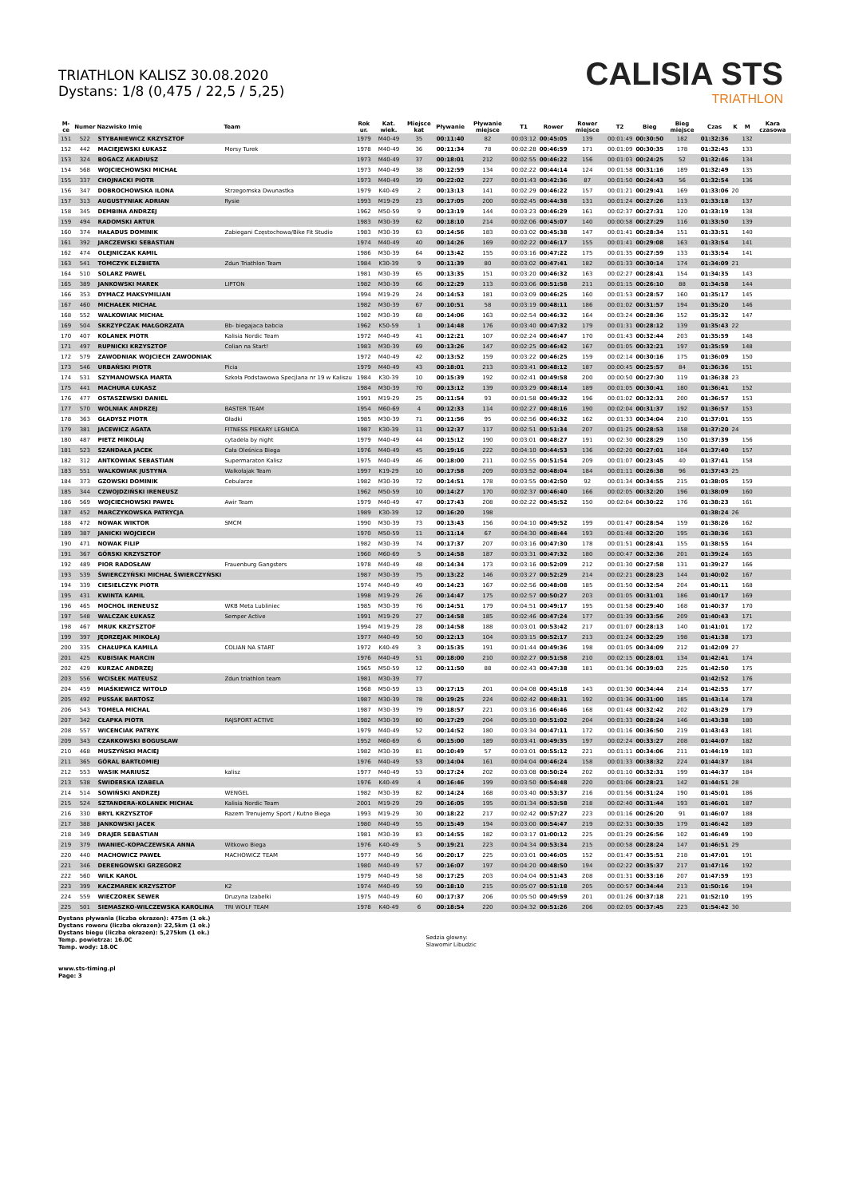TRIATHLON KALISZ 30.08.2020
Dystans: 1/8 (0,475 / 22,5 / 5,25)
CALISIA STS
TRIATHLON
| M-ce | Numer | Nazwisko Imię | Team | Rok ur. | Kat. wiek. | Miejsce kat | Pływanie | Pływanie miejsce | T1 | Rower | Rower miejsce | T2 | Bieg | Bieg miejsce | Czas | K | M | Kara czasowa |
| --- | --- | --- | --- | --- | --- | --- | --- | --- | --- | --- | --- | --- | --- | --- | --- | --- | --- | --- |
| 151 | 522 | STYBANIEWICZ KRZYSZTOF | | 1979 | M40-49 | 35 | 00:11:40 | 82 | 00:03:12 | 00:45:05 | 139 | 00:01:49 | 00:30:50 | 182 | 01:32:36 | | 132 | |
| 152 | 442 | MACIEJEWSKI ŁUKASZ | Morsy Turek | 1978 | M40-49 | 36 | 00:11:34 | 78 | 00:02:28 | 00:46:59 | 171 | 00:01:09 | 00:30:35 | 178 | 01:32:45 | | 133 | |
| 153 | 324 | BOGACZ AKADIUSZ | | 1973 | M40-49 | 37 | 00:18:01 | 212 | 00:02:55 | 00:46:22 | 156 | 00:01:03 | 00:24:25 | 52 | 01:32:46 | | 134 | |
| 154 | 568 | WOJCIECHOWSKI MICHAŁ | | 1973 | M40-49 | 38 | 00:12:59 | 134 | 00:02:22 | 00:44:14 | 124 | 00:01:58 | 00:31:16 | 189 | 01:32:49 | | 135 | |
| 155 | 337 | CHOJNACKI PIOTR | | 1973 | M40-49 | 39 | 00:22:02 | 227 | 00:01:43 | 00:42:36 | 87 | 00:01:50 | 00:24:43 | 56 | 01:32:54 | | 136 | |
| 156 | 347 | DOBROCHOWSKA ILONA | Strzegomska Dwunastka | 1979 | K40-49 | 2 | 00:13:13 | 141 | 00:02:29 | 00:46:22 | 157 | 00:01:21 | 00:29:41 | 169 | 01:33:06 | 20 | | |
| 157 | 313 | AUGUSTYNIAK ADRIAN | Rysie | 1993 | M19-29 | 23 | 00:17:05 | 200 | 00:02:45 | 00:44:38 | 131 | 00:01:24 | 00:27:26 | 113 | 01:33:18 | | 137 | |
| 158 | 345 | DEMBINA ANDRZEJ | | 1962 | M50-59 | 9 | 00:13:19 | 144 | 00:03:23 | 00:46:29 | 161 | 00:02:37 | 00:27:31 | 120 | 01:33:19 | | 138 | |
| 159 | 494 | RADOMSKI ARTUR | | 1983 | M30-39 | 62 | 00:18:10 | 214 | 00:02:06 | 00:45:07 | 140 | 00:00:58 | 00:27:29 | 116 | 01:33:50 | | 139 | |
| 160 | 374 | HAŁADUS DOMINIK | Zabiegani Częstochowa/Bike Fit Studio | 1983 | M30-39 | 63 | 00:14:56 | 183 | 00:03:02 | 00:45:38 | 147 | 00:01:41 | 00:28:34 | 151 | 01:33:51 | | 140 | |
| 161 | 392 | JARCZEWSKI SEBASTIAN | | 1974 | M40-49 | 40 | 00:14:26 | 169 | 00:02:22 | 00:46:17 | 155 | 00:01:41 | 00:29:08 | 163 | 01:33:54 | | 141 | |
| 162 | 474 | OLEJNICZAK KAMIL | | 1986 | M30-39 | 64 | 00:13:42 | 155 | 00:03:16 | 00:47:22 | 175 | 00:01:35 | 00:27:59 | 133 | 01:33:54 | | 141 | |
| 163 | 541 | TOMCZYK ELŻBIETA | Zdun Triathlon Team | 1984 | K30-39 | 9 | 00:11:39 | 80 | 00:03:02 | 00:47:41 | 182 | 00:01:33 | 00:30:14 | 174 | 01:34:09 | 21 | | |
| 164 | 510 | SOLARZ PAWEL | | 1981 | M30-39 | 65 | 00:13:35 | 151 | 00:03:20 | 00:46:32 | 163 | 00:02:27 | 00:28:41 | 154 | 01:34:35 | | 143 | |
| 165 | 389 | JANKOWSKI MAREK | LIPTON | 1982 | M30-39 | 66 | 00:12:29 | 113 | 00:03:06 | 00:51:58 | 211 | 00:01:15 | 00:26:10 | 88 | 01:34:58 | | 144 | |
| 166 | 353 | DYMACZ MAKSYMILIAN | | 1994 | M19-29 | 24 | 00:14:53 | 181 | 00:03:09 | 00:46:25 | 160 | 00:01:53 | 00:28:57 | 160 | 01:35:17 | | 145 | |
| 167 | 460 | MICHAŁEK MICHAŁ | | 1982 | M30-39 | 67 | 00:10:51 | 58 | 00:03:19 | 00:48:11 | 186 | 00:01:02 | 00:31:57 | 194 | 01:35:20 | | 146 | |
| 168 | 552 | WALKOWIAK MICHAŁ | | 1982 | M30-39 | 68 | 00:14:06 | 163 | 00:02:54 | 00:46:32 | 164 | 00:03:24 | 00:28:36 | 152 | 01:35:32 | | 147 | |
| 169 | 504 | SKRZYPCZAK MAŁGORZATA | Bb- biegajaca babcia | 1962 | K50-59 | 1 | 00:14:48 | 176 | 00:03:40 | 00:47:32 | 179 | 00:01:31 | 00:28:12 | 139 | 01:35:43 | 22 | | |
| 170 | 407 | KOLANEK PIOTR | Kalisia Nordic Team | 1972 | M40-49 | 41 | 00:12:21 | 107 | 00:02:24 | 00:46:47 | 170 | 00:01:43 | 00:32:44 | 203 | 01:35:59 | | 148 | |
| 171 | 497 | RUPNICKI KRZYSZTOF | Colian na Start! | 1983 | M30-39 | 69 | 00:13:26 | 147 | 00:02:25 | 00:46:42 | 167 | 00:01:05 | 00:32:21 | 197 | 01:35:59 | | 148 | |
| 172 | 579 | ZAWODNIAK WOJCIECH ZAWODNIAK | | 1972 | M40-49 | 42 | 00:13:52 | 159 | 00:03:22 | 00:46:25 | 159 | 00:02:14 | 00:30:16 | 175 | 01:36:09 | | 150 | |
| 173 | 546 | URBAŃSKI PIOTR | Picia | 1979 | M40-49 | 43 | 00:18:01 | 213 | 00:03:41 | 00:48:12 | 187 | 00:00:45 | 00:25:57 | 84 | 01:36:36 | | 151 | |
| 174 | 531 | SZYMANOWSKA MARTA | Szkoła Podstawowa Specjlana nr 19 w Kaliszu | 1984 | K30-39 | 10 | 00:15:39 | 192 | 00:02:41 | 00:49:58 | 200 | 00:00:50 | 00:27:30 | 119 | 01:36:38 | 23 | | |
| 175 | 441 | MACHURA ŁUKASZ | | 1984 | M30-39 | 70 | 00:13:12 | 139 | 00:03:29 | 00:48:14 | 189 | 00:01:05 | 00:30:41 | 180 | 01:36:41 | | 152 | |
| 176 | 477 | OSTASZEWSKI DANIEL | | 1991 | M19-29 | 25 | 00:11:54 | 93 | 00:01:58 | 00:49:32 | 196 | 00:01:02 | 00:32:31 | 200 | 01:36:57 | | 153 | |
| 177 | 570 | WOLNIAK ANDRZEJ | BASTER TEAM | 1954 | M60-69 | 4 | 00:12:33 | 114 | 00:02:27 | 00:48:16 | 190 | 00:02:04 | 00:31:37 | 192 | 01:36:57 | | 153 | |
| 178 | 363 | GŁADYSZ PIOTR | Gładki | 1985 | M30-39 | 71 | 00:11:56 | 95 | 00:02:56 | 00:46:32 | 162 | 00:01:33 | 00:34:04 | 210 | 01:37:01 | | 155 | |
| 179 | 381 | JACEWICZ AGATA | FITNESS PIEKARY LEGNICA | 1987 | K30-39 | 11 | 00:12:37 | 117 | 00:02:51 | 00:51:34 | 207 | 00:01:25 | 00:28:53 | 158 | 01:37:20 | 24 | | |
| 180 | 487 | PIETZ MIKOLAJ | cytadela by night | 1979 | M40-49 | 44 | 00:15:12 | 190 | 00:03:01 | 00:48:27 | 191 | 00:02:30 | 00:28:29 | 150 | 01:37:39 | | 156 | |
| 181 | 523 | SZANDAŁA JACEK | Cała Oleśnica Biega | 1976 | M40-49 | 45 | 00:19:16 | 222 | 00:04:10 | 00:44:53 | 136 | 00:02:20 | 00:27:01 | 104 | 01:37:40 | | 157 | |
| 182 | 312 | ANTKOWIAK SEBASTIAN | Supermaraton Kalisz | 1975 | M40-49 | 46 | 00:18:00 | 211 | 00:02:55 | 00:51:54 | 209 | 00:01:07 | 00:23:45 | 40 | 01:37:41 | | 158 | |
| 183 | 551 | WALKOWIAK JUSTYNA | Walkołajak Team | 1997 | K19-29 | 10 | 00:17:58 | 209 | 00:03:52 | 00:48:04 | 184 | 00:01:11 | 00:26:38 | 96 | 01:37:43 | 25 | | |
| 184 | 373 | GZOWSKI DOMINIK | Cebularze | 1982 | M30-39 | 72 | 00:14:51 | 178 | 00:03:55 | 00:42:50 | 92 | 00:01:34 | 00:34:55 | 215 | 01:38:05 | | 159 | |
| 185 | 344 | CZWOJDZIŃSKI IRENEUSZ | | 1962 | M50-59 | 10 | 00:14:27 | 170 | 00:02:37 | 00:46:40 | 166 | 00:02:05 | 00:32:20 | 196 | 01:38:09 | | 160 | |
| 186 | 569 | WOJCIECHOWSKI PAWEŁ | Awir Team | 1979 | M40-49 | 47 | 00:17:43 | 208 | 00:02:22 | 00:45:52 | 150 | 00:02:04 | 00:30:22 | 176 | 01:38:23 | | 161 | |
| 187 | 452 | MARCZYKOWSKA PATRYCJA | | 1989 | K30-39 | 12 | 00:16:20 | 198 | | | | | | | 01:38:24 | 26 | | |
| 188 | 472 | NOWAK WIKTOR | SMCM | 1990 | M30-39 | 73 | 00:13:43 | 156 | 00:04:10 | 00:49:52 | 199 | 00:01:47 | 00:28:54 | 159 | 01:38:26 | | 162 | |
| 189 | 387 | JANICKI WOJCIECH | | 1970 | M50-59 | 11 | 00:11:14 | 67 | 00:04:30 | 00:48:44 | 193 | 00:01:48 | 00:32:20 | 195 | 01:38:36 | | 163 | |
| 190 | 471 | NOWAK FILIP | | 1982 | M30-39 | 74 | 00:17:37 | 207 | 00:03:16 | 00:47:30 | 178 | 00:01:51 | 00:28:41 | 155 | 01:38:55 | | 164 | |
| 191 | 367 | GÓRSKI KRZYSZTOF | | 1960 | M60-69 | 5 | 00:14:58 | 187 | 00:03:31 | 00:47:32 | 180 | 00:00:47 | 00:32:36 | 201 | 01:39:24 | | 165 | |
| 192 | 489 | PIOR RADOSŁAW | Frauenburg Gangsters | 1978 | M40-49 | 48 | 00:14:34 | 173 | 00:03:16 | 00:52:09 | 212 | 00:01:30 | 00:27:58 | 131 | 01:39:27 | | 166 | |
| 193 | 539 | ŚWIERCZYŃSKI MICHAŁ ŚWIERCZYŃSKI | | 1987 | M30-39 | 75 | 00:13:22 | 146 | 00:03:27 | 00:52:29 | 214 | 00:02:21 | 00:28:23 | 144 | 01:40:02 | | 167 | |
| 194 | 339 | CIESIELCZYK PIOTR | | 1974 | M40-49 | 49 | 00:14:23 | 167 | 00:02:56 | 00:48:08 | 185 | 00:01:50 | 00:32:54 | 204 | 01:40:11 | | 168 | |
| 195 | 431 | KWINTA KAMIL | | 1998 | M19-29 | 26 | 00:14:47 | 175 | 00:02:57 | 00:50:27 | 203 | 00:01:05 | 00:31:01 | 186 | 01:40:17 | | 169 | |
| 196 | 465 | MOCHOL IRENEUSZ | WKB Meta Lubliniec | 1985 | M30-39 | 76 | 00:14:51 | 179 | 00:04:51 | 00:49:17 | 195 | 00:01:58 | 00:29:40 | 168 | 01:40:37 | | 170 | |
| 197 | 548 | WALCZAK ŁUKASZ | Semper Active | 1991 | M19-29 | 27 | 00:14:58 | 185 | 00:02:46 | 00:47:24 | 177 | 00:01:39 | 00:33:56 | 209 | 01:40:43 | | 171 | |
| 198 | 467 | MRUK KRZYSZTOF | | 1994 | M19-29 | 28 | 00:14:58 | 188 | 00:03:01 | 00:53:42 | 217 | 00:01:07 | 00:28:13 | 140 | 01:41:01 | | 172 | |
| 199 | 397 | JĘDRZEJAK MIKOŁAJ | | 1977 | M40-49 | 50 | 00:12:13 | 104 | 00:03:15 | 00:52:17 | 213 | 00:01:24 | 00:32:29 | 198 | 01:41:38 | | 173 | |
| 200 | 335 | CHAŁUPKA KAMILA | COLIAN NA START | 1972 | K40-49 | 3 | 00:15:35 | 191 | 00:01:44 | 00:49:36 | 198 | 00:01:05 | 00:34:09 | 212 | 01:42:09 | 27 | | |
| 201 | 425 | KUBISIAK MARCIN | | 1976 | M40-49 | 51 | 00:18:00 | 210 | 00:02:27 | 00:51:58 | 210 | 00:02:15 | 00:28:01 | 134 | 01:42:41 | | 174 | |
| 202 | 429 | KURZAC ANDRZEJ | | 1965 | M50-59 | 12 | 00:11:50 | 88 | 00:02:43 | 00:47:38 | 181 | 00:01:36 | 00:39:03 | 225 | 01:42:50 | | 175 | |
| 203 | 556 | WCISŁEK MATEUSZ | Zdun triathlon team | 1981 | M30-39 | 77 | | | | | | | | | 01:42:52 | | 176 | |
| 204 | 459 | MIAŚKIEWICZ WITOLD | | 1968 | M50-59 | 13 | 00:17:15 | 201 | 00:04:08 | 00:45:18 | 143 | 00:01:30 | 00:34:44 | 214 | 01:42:55 | | 177 | |
| 205 | 492 | PUSSAK BARTOSZ | | 1987 | M30-39 | 78 | 00:19:25 | 224 | 00:02:42 | 00:48:31 | 192 | 00:01:36 | 00:31:00 | 185 | 01:43:14 | | 178 | |
| 206 | 543 | TOMELA MICHAL | | 1987 | M30-39 | 79 | 00:18:57 | 221 | 00:03:16 | 00:46:46 | 168 | 00:01:48 | 00:32:42 | 202 | 01:43:29 | | 179 | |
| 207 | 342 | CŁAPKA PIOTR | RAJSPORT ACTIVE | 1982 | M30-39 | 80 | 00:17:29 | 204 | 00:05:10 | 00:51:02 | 204 | 00:01:33 | 00:28:24 | 146 | 01:43:38 | | 180 | |
| 208 | 557 | WICENCIAK PATRYK | | 1979 | M40-49 | 52 | 00:14:52 | 180 | 00:03:34 | 00:47:11 | 172 | 00:01:16 | 00:36:50 | 219 | 01:43:43 | | 181 | |
| 209 | 343 | CZARKOWSKI BOGUSŁAW | | 1952 | M60-69 | 6 | 00:15:00 | 189 | 00:03:41 | 00:49:35 | 197 | 00:02:24 | 00:33:27 | 208 | 01:44:07 | | 182 | |
| 210 | 468 | MUSZYŃSKI MACIEJ | | 1982 | M30-39 | 81 | 00:10:49 | 57 | 00:03:01 | 00:55:12 | 221 | 00:01:11 | 00:34:06 | 211 | 01:44:19 | | 183 | |
| 211 | 365 | GÓRAL BARTŁOMIEJ | | 1976 | M40-49 | 53 | 00:14:04 | 161 | 00:04:04 | 00:46:24 | 158 | 00:01:33 | 00:38:32 | 224 | 01:44:37 | | 184 | |
| 212 | 553 | WASIK MARIUSZ | kalisz | 1977 | M40-49 | 53 | 00:17:24 | 202 | 00:03:08 | 00:50:24 | 202 | 00:01:10 | 00:32:31 | 199 | 01:44:37 | | 184 | |
| 213 | 538 | ŚWIDERSKA IZABELA | | 1976 | K40-49 | 4 | 00:16:46 | 199 | 00:03:50 | 00:54:48 | 220 | 00:01:06 | 00:28:21 | 142 | 01:44:51 | 28 | | |
| 214 | 514 | SOWIŃSKI ANDRZEJ | WENGEL | 1982 | M30-39 | 82 | 00:14:24 | 168 | 00:03:40 | 00:53:37 | 216 | 00:01:56 | 00:31:24 | 190 | 01:45:01 | | 186 | |
| 215 | 524 | SZTANDERA-KOLANEK MICHAŁ | Kalisia Nordic Team | 2001 | M19-29 | 29 | 00:16:05 | 195 | 00:01:34 | 00:53:58 | 218 | 00:02:40 | 00:31:44 | 193 | 01:46:01 | | 187 | |
| 216 | 330 | BRYL KRZYSZTOF | Razem Trenujemy Sport / Kutno Biega | 1993 | M19-29 | 30 | 00:18:22 | 217 | 00:02:42 | 00:57:27 | 223 | 00:01:16 | 00:26:20 | 91 | 01:46:07 | | 188 | |
| 217 | 388 | JANKOWSKI JACEK | | 1980 | M40-49 | 55 | 00:15:49 | 194 | 00:03:00 | 00:54:47 | 219 | 00:02:31 | 00:30:35 | 179 | 01:46:42 | | 189 | |
| 218 | 349 | DRAJER SEBASTIAN | | 1981 | M30-39 | 83 | 00:14:55 | 182 | 00:03:17 | 01:00:12 | 225 | 00:01:29 | 00:26:56 | 102 | 01:46:49 | | 190 | |
| 219 | 379 | IWANIEC-KOPACZEWSKA ANNA | Witkowo Biega | 1976 | K40-49 | 5 | 00:19:21 | 223 | 00:04:34 | 00:53:34 | 215 | 00:00:58 | 00:28:24 | 147 | 01:46:51 | 29 | | |
| 220 | 440 | MACHOWICZ PAWEŁ | MACHOWICZ TEAM | 1977 | M40-49 | 56 | 00:20:17 | 225 | 00:03:01 | 00:46:05 | 152 | 00:01:47 | 00:35:51 | 218 | 01:47:01 | | 191 | |
| 221 | 346 | DERENGOWSKI GRZEGORZ | | 1980 | M40-49 | 57 | 00:16:07 | 197 | 00:04:20 | 00:48:50 | 194 | 00:02:22 | 00:35:37 | 217 | 01:47:16 | | 192 | |
| 222 | 560 | WILK KAROL | | 1979 | M40-49 | 58 | 00:17:25 | 203 | 00:04:04 | 00:51:43 | 208 | 00:01:31 | 00:33:16 | 207 | 01:47:59 | | 193 | |
| 223 | 399 | KACZMAREK KRZYSZTOF | K2 | 1974 | M40-49 | 59 | 00:18:10 | 215 | 00:05:07 | 00:51:18 | 205 | 00:00:57 | 00:34:44 | 213 | 01:50:16 | | 194 | |
| 224 | 559 | WIECZOREK SEWER | Druzyna Izabelki | 1975 | M40-49 | 60 | 00:17:37 | 206 | 00:05:50 | 00:49:59 | 201 | 00:01:26 | 00:37:18 | 221 | 01:52:10 | | 195 | |
| 225 | 501 | SIEMASZKO-WILCZEWSKA KAROLINA | TRI WOLF TEAM | 1978 | K40-49 | 6 | 00:18:54 | 220 | 00:04:32 | 00:51:26 | 206 | 00:02:05 | 00:37:45 | 223 | 01:54:42 | 30 | | |
Dystans pływania (liczba okrazen): 475m (1 ok.)
Dystans roweru (liczba okrazen): 22,5km (1 ok.)
Dystans biegu (liczba okrazen): 5,275km (1 ok.)
Temp. powietrza: 16.0C
Temp. wody: 18.0C
www.sts-timing.pl
Page: 3
Sedzia glowny:
Slawomir Libudzic